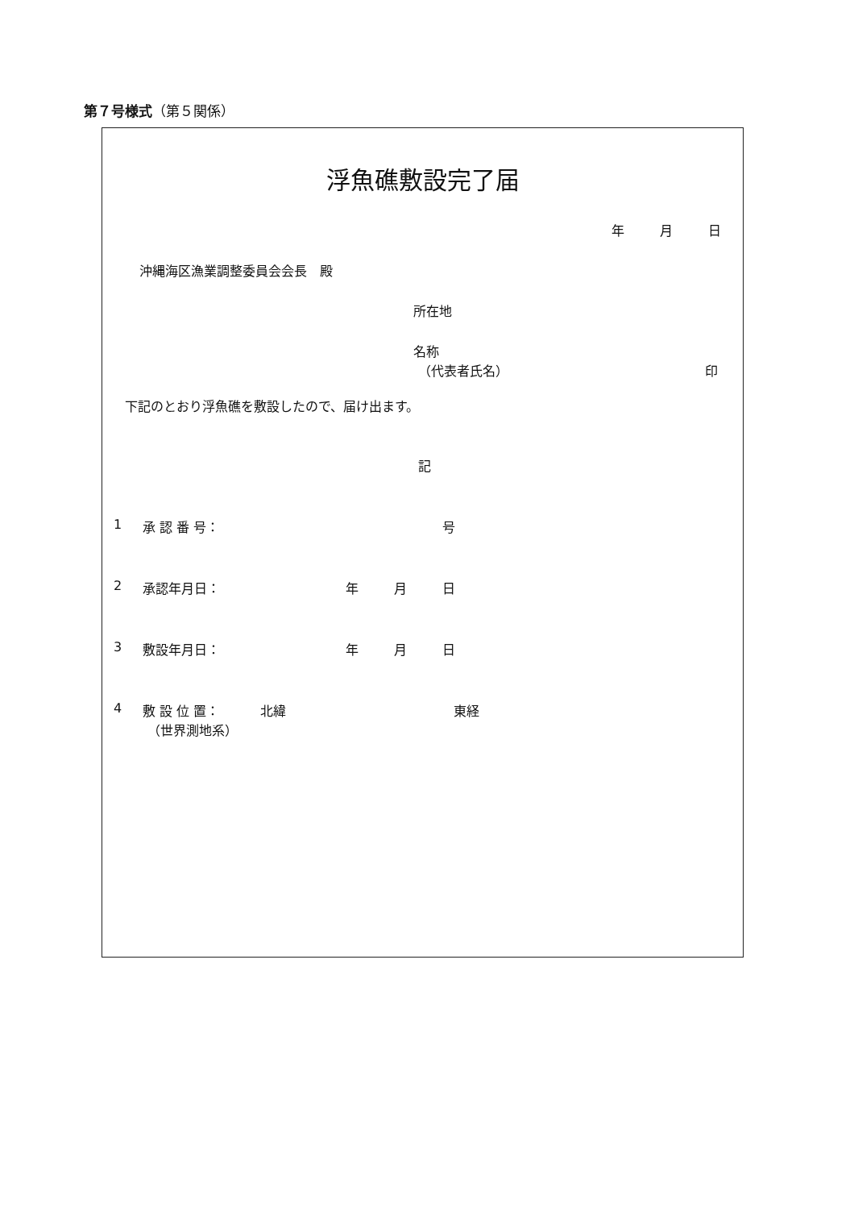第７号様式（第５関係）
浮魚礁敷設完了届
年 月 日
沖縄海区漁業調整委員会会長　殿 所在地 名称 （代表者氏名） 印
下記のとおり浮魚礁を敷設したので、届け出ます。
記
1 承 認 番 号： 号
2 承認年月日： 年 月 日
3 敷設年月日： 年 月 日
4 敷 設 位 置： 北緯 東経
（世界測地系）